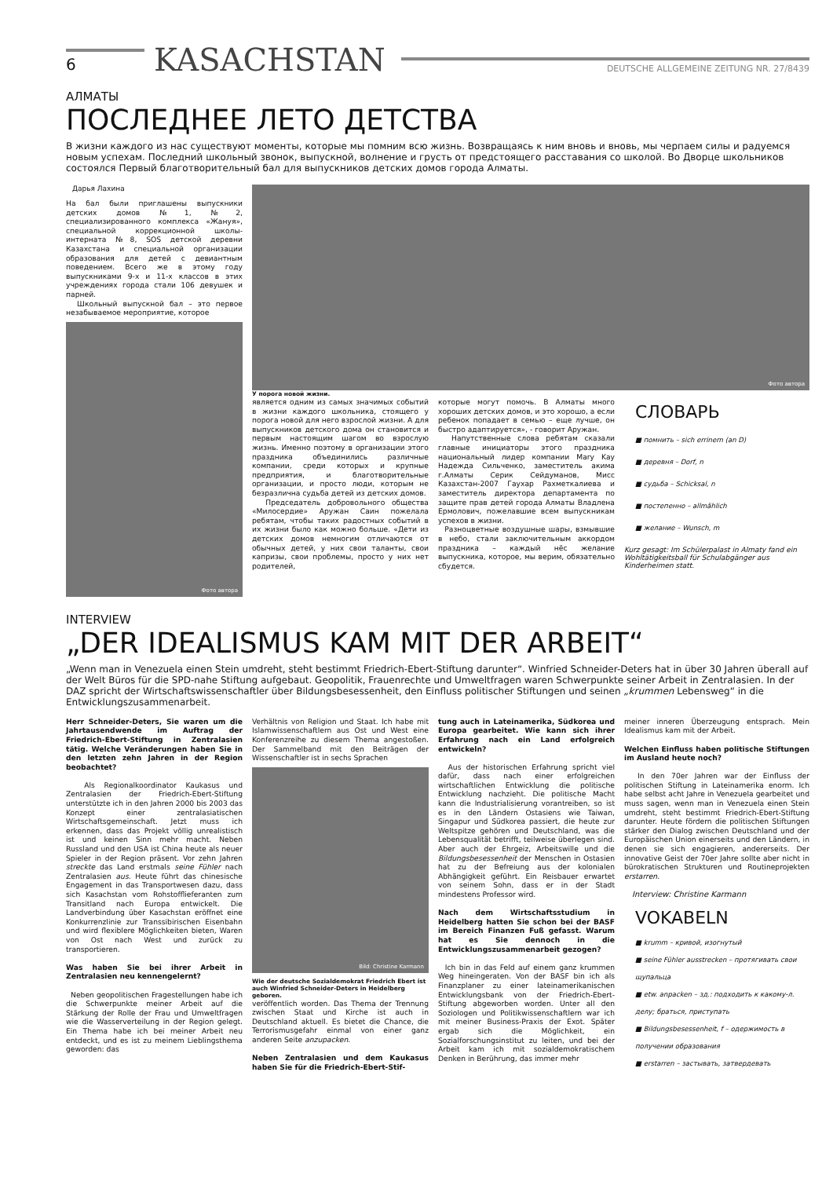6
KASACHSTAN
DEUTSCHE ALLGEMEINE ZEITUNG NR. 27/8439
АЛМАТЫ
ПОСЛЕДНЕЕ ЛЕТО ДЕТСТВА
В жизни каждого из нас существуют моменты, которые мы помним всю жизнь. Возвращаясь к ним вновь и вновь, мы черпаем силы и радуемся новым успехам. Последний школьный звонок, выпускной, волнение и грусть от предстоящего расставания со школой. Во Дворце школьников состоялся Первый благотворительный бал для выпускников детских домов города Алматы.
Дарья Лахина
На бал были приглашены выпускники детских домов №1, №2, специализированного комплекса «Жануя», специальной коррекционной школы-интерната №8, SOS детской деревни Казахстана и специальной организации образования для детей с девиантным поведением. Всего же в этому году выпускниками 9-х и 11-х классов в этих учреждениях города стали 106 девушек и парней.
Школьный выпускной бал – это первое незабываемое мероприятие, которое
Фото автора
Фото автора
У порога новой жизни.
является одним из самых значимых событий в жизни каждого школьника, стоящего у порога новой для него взрослой жизни. А для выпускников детского дома он становится и первым настоящим шагом во взрослую жизнь. Именно поэтому в организации этого праздника объединились различные компании, среди которых и крупные предприятия, и благотворительные организации, и просто люди, которым не безразлична судьба детей из детских домов.
Председатель добровольного общества «Милосердие» Аружан Саин пожелала ребятам, чтобы таких радостных событий в их жизни было как можно больше. «Дети из детских домов немногим отличаются от обычных детей, у них свои таланты, свои капризы, свои проблемы, просто у них нет родителей,
которые могут помочь. В Алматы много хороших детских домов, и это хорошо, а если ребенок попадает в семью – еще лучше, он быстро адаптируется», - говорит Аружан.
Напутственные слова ребятам сказали главные инициаторы этого праздника национальный лидер компании Mary Kay Надежда Сильченко, заместитель акима г.Алматы Серик Сейдуманов, Мисс Казахстан-2007 Гаухар Рахметкалиева и заместитель директора департамента по защите прав детей города Алматы Владлена Ермолович, пожелавшие всем выпускникам успехов в жизни.
Разноцветные воздушные шары, взмывшие в небо, стали заключительным аккордом праздника – каждый нёс желание выпускника, которое, мы верим, обязательно сбудется.
СЛОВАРЬ
■ помнить – sich errinern (an D)
■ деревня – Dorf, n
■ судьба – Schicksal, n
■ постепенно – allmählich
■ желание – Wunsch, m
Kurz gesagt: Im Schülerpalast in Almaty fand ein Wohltätigkeitsball für Schulabgänger aus Kinderheimen statt.
INTERVIEW
„DER IDEALISMUS KAM MIT DER ARBEIT“
„Wenn man in Venezuela einen Stein umdreht, steht bestimmt Friedrich-Ebert-Stiftung darunter“. Winfried Schneider-Deters hat in über 30 Jahren überall auf der Welt Büros für die SPD-nahe Stiftung aufgebaut. Geopolitik, Frauenrechte und Umweltfragen waren Schwerpunkte seiner Arbeit in Zentralasien. In der DAZ spricht der Wirtschaftswissenschaftler über Bildungsbesessenheit, den Einfluss politischer Stiftungen und seinen „krummen Lebensweg“ in die Entwicklungszusammenarbeit.
Herr Schneider-Deters, Sie waren um die Jahrtausendwende im Auftrag der Friedrich-Ebert-Stiftung in Zentralasien tätig. Welche Veränderungen haben Sie in den letzten zehn Jahren in der Region beobachtet?
Als Regionalkoordinator Kaukasus und Zentralasien der Friedrich-Ebert-Stiftung unterstützte ich in den Jahren 2000 bis 2003 das Konzept einer zentralasiatischen Wirtschaftsgemeinschaft. Jetzt muss ich erkennen, dass das Projekt völlig unrealistisch ist und keinen Sinn mehr macht. Neben Russland und den USA ist China heute als neuer Spieler in der Region präsent. Vor zehn Jahren streckte das Land erstmals seine Fühler nach Zentralasien aus. Heute führt das chinesische Engagement in das Transportwesen dazu, dass sich Kasachstan vom Rohstofflieferanten zum Transitland nach Europa entwickelt. Die Landverbindung über Kasachstan eröffnet eine Konkurrenzlinie zur Transsibirischen Eisenbahn und wird flexiblere Möglichkeiten bieten, Waren von Ost nach West und zurück zu transportieren.
Was haben Sie bei ihrer Arbeit in Zentralasien neu kennengelernt?
Neben geopolitischen Fragestellungen habe ich die Schwerpunkte meiner Arbeit auf die Stärkung der Rolle der Frau und Umweltfragen wie die Wasserverteilung in der Region gelegt. Ein Thema habe ich bei meiner Arbeit neu entdeckt, und es ist zu meinem Lieblingsthema geworden: das
Verhältnis von Religion und Staat. Ich habe mit Islamwissenschaftlern aus Ost und West eine Konferenzreihe zu diesem Thema angestoßen. Der Sammelband mit den Beiträgen der Wissenschaftler ist in sechs Sprachen
Bild: Christine Karmann
Wie der deutsche Sozialdemokrat Friedrich Ebert ist auch Winfried Schneider-Deters in Heidelberg geboren.
veröffentlich worden. Das Thema der Trennung zwischen Staat und Kirche ist auch in Deutschland aktuell. Es bietet die Chance, die Terrorismusgefahr einmal von einer ganz anderen Seite anzupacken.
Neben Zentralasien und dem Kaukasus haben Sie für die Friedrich-Ebert-Stif-
tung auch in Lateinamerika, Südkorea und Europa gearbeitet. Wie kann sich ihrer Erfahrung nach ein Land erfolgreich entwickeln?
Aus der historischen Erfahrung spricht viel dafür, dass nach einer erfolgreichen wirtschaftlichen Entwicklung die politische Entwicklung nachzieht. Die politische Macht kann die Industrialisierung vorantreiben, so ist es in den Ländern Ostasiens wie Taiwan, Singapur und Südkorea passiert, die heute zur Weltspitze gehören und Deutschland, was die Lebensqualität betrifft, teilweise überlegen sind. Aber auch der Ehrgeiz, Arbeitswille und die Bildungsbesessenheit der Menschen in Ostasien hat zu der Befreiung aus der kolonialen Abhängigkeit geführt. Ein Reisbauer erwartet von seinem Sohn, dass er in der Stadt mindestens Professor wird.
Nach dem Wirtschaftsstudium in Heidelberg hatten Sie schon bei der BASF im Bereich Finanzen Fuß gefasst. Warum hat es Sie dennoch in die Entwicklungszusammenarbeit gezogen?
Ich bin in das Feld auf einem ganz krummen Weg hineingeraten. Von der BASF bin ich als Finanzplaner zu einer lateinamerikanischen Entwicklungsbank von der Friedrich-Ebert-Stiftung abgeworben worden. Unter all den Soziologen und Politikwissenschaftlern war ich mit meiner Business-Praxis der Exot. Später ergab sich die Möglichkeit, ein Sozialforschungsinstitut zu leiten, und bei der Arbeit kam ich mit sozialdemokratischem Denken in Berührung, das immer mehr
meiner inneren Überzeugung entsprach. Mein Idealismus kam mit der Arbeit.
Welchen Einfluss haben politische Stiftungen im Ausland heute noch?
In den 70er Jahren war der Einfluss der politischen Stiftung in Lateinamerika enorm. Ich habe selbst acht Jahre in Venezuela gearbeitet und muss sagen, wenn man in Venezuela einen Stein umdreht, steht bestimmt Friedrich-Ebert-Stiftung darunter. Heute fördern die politischen Stiftungen stärker den Dialog zwischen Deutschland und der Europäischen Union einerseits und den Ländern, in denen sie sich engagieren, andererseits. Der innovative Geist der 70er Jahre sollte aber nicht in bürokratischen Strukturen und Routineprojekten erstarren.
Interview: Christine Karmann
VOKABELN
■ krumm – кривой, изогнутый
■ seine Fühler ausstrecken – протягивать свои щупальца
■ etw. anpacken – зд.: подходить к какому-л. делу; браться, приступать
■ Bildungsbesessenheit, f – одержимость в получении образования
■ erstarren – застывать, затвердевать